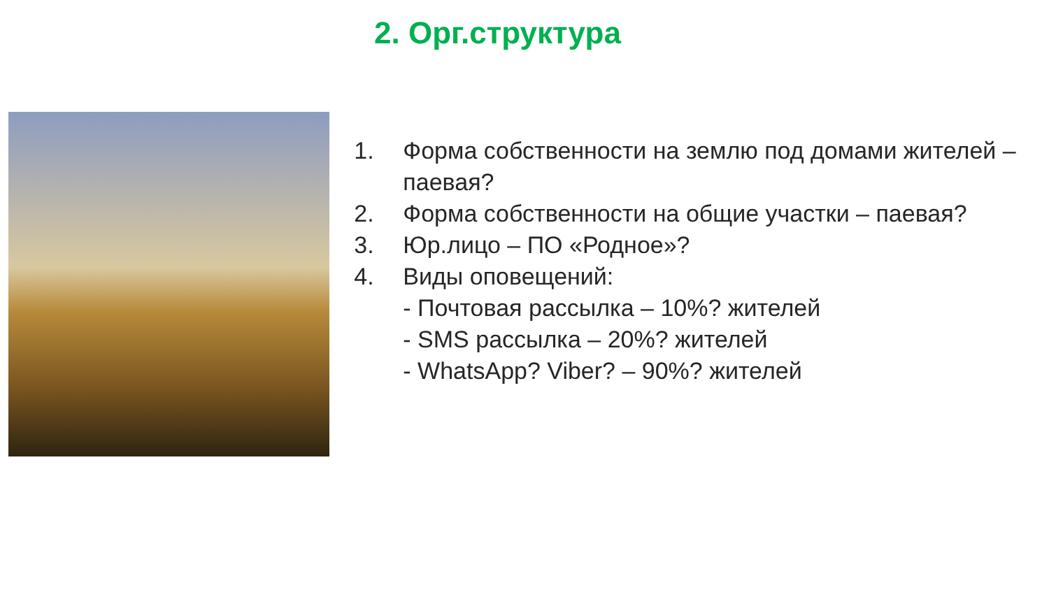2. Орг.структура
1. Форма собственности на землю под домами жителей – паевая?
2. Форма собственности на общие участки – паевая?
3. Юр.лицо – ПО «Родное»?
4. Виды оповещений:
- Почтовая рассылка – 10%? жителей
- SMS рассылка – 20%? жителей
- WhatsApp? Viber? – 90%? жителей